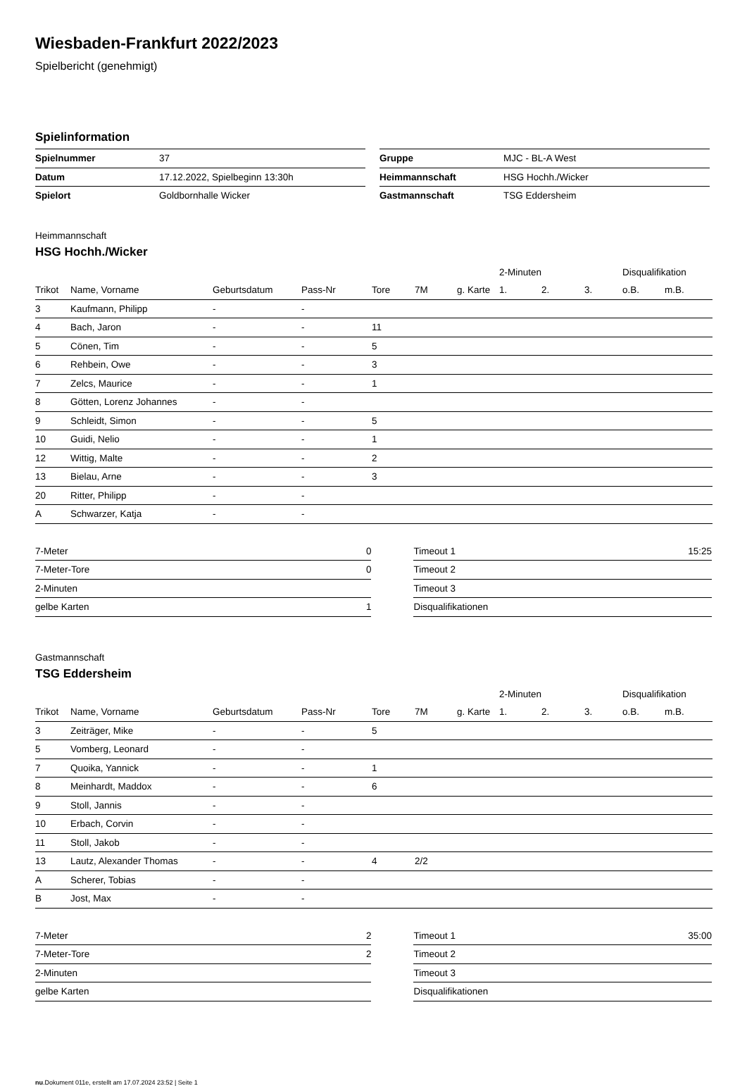Wiesbaden-Frankfurt 2022/2023
Spielbericht (genehmigt)
Spielinformation
| Spielnummer | 37 |
| Datum | 17.12.2022, Spielbeginn 13:30h |
| Spielort | Goldbornhalle Wicker |
| Gruppe | MJC - BL-A West |
| Heimmannschaft | HSG Hochh./Wicker |
| Gastmannschaft | TSG Eddersheim |
Heimmannschaft
HSG Hochh./Wicker
| | | | | | | | 2-Minuten | | | Disqualifikation | |
| Trikot | Name, Vorname | Geburtsdatum | Pass-Nr | Tore | 7M | g. Karte | 1. | 2. | 3. | o.B. | m.B. |
| 3 | Kaufmann, Philipp | - | - | | | | | | | | |
| 4 | Bach, Jaron | - | - | 11 | | | | | | | |
| 5 | Cönen, Tim | - | - | 5 | | | | | | | |
| 6 | Rehbein, Owe | - | - | 3 | | | | | | | |
| 7 | Zelcs, Maurice | - | - | 1 | | | | | | | |
| 8 | Götten, Lorenz Johannes | - | - | | | | | | | | |
| 9 | Schleidt, Simon | - | - | 5 | | | | | | | |
| 10 | Guidi, Nelio | - | - | 1 | | | | | | | |
| 12 | Wittig, Malte | - | - | 2 | | | | | | | |
| 13 | Bielau, Arne | - | - | 3 | | | | | | | |
| 20 | Ritter, Philipp | - | - | | | | | | | | |
| A | Schwarzer, Katja | - | - | | | | | | | | |
| 7-Meter | 0 |
| 7-Meter-Tore | 0 |
| 2-Minuten | |
| gelbe Karten | 1 |
| Timeout 1 | 15:25 |
| Timeout 2 | |
| Timeout 3 | |
| Disqualifikationen | |
Gastmannschaft
TSG Eddersheim
| | | | | | | | 2-Minuten | | | Disqualifikation | |
| Trikot | Name, Vorname | Geburtsdatum | Pass-Nr | Tore | 7M | g. Karte | 1. | 2. | 3. | o.B. | m.B. |
| 3 | Zeiträger, Mike | - | - | 5 | | | | | | | |
| 5 | Vomberg, Leonard | - | - | | | | | | | | |
| 7 | Quoika, Yannick | - | - | 1 | | | | | | | |
| 8 | Meinhardt, Maddox | - | - | 6 | | | | | | | |
| 9 | Stoll, Jannis | - | - | | | | | | | | |
| 10 | Erbach, Corvin | - | - | | | | | | | | |
| 11 | Stoll, Jakob | - | - | | | | | | | | |
| 13 | Lautz, Alexander Thomas | - | - | 4 | 2/2 | | | | | | |
| A | Scherer, Tobias | - | - | | | | | | | | |
| B | Jost, Max | - | - | | | | | | | | |
| 7-Meter | 2 |
| 7-Meter-Tore | 2 |
| 2-Minuten | |
| gelbe Karten | |
| Timeout 1 | 35:00 |
| Timeout 2 | |
| Timeout 3 | |
| Disqualifikationen | |
nu.Dokument 011e, erstellt am 17.07.2024 23:52 | Seite 1